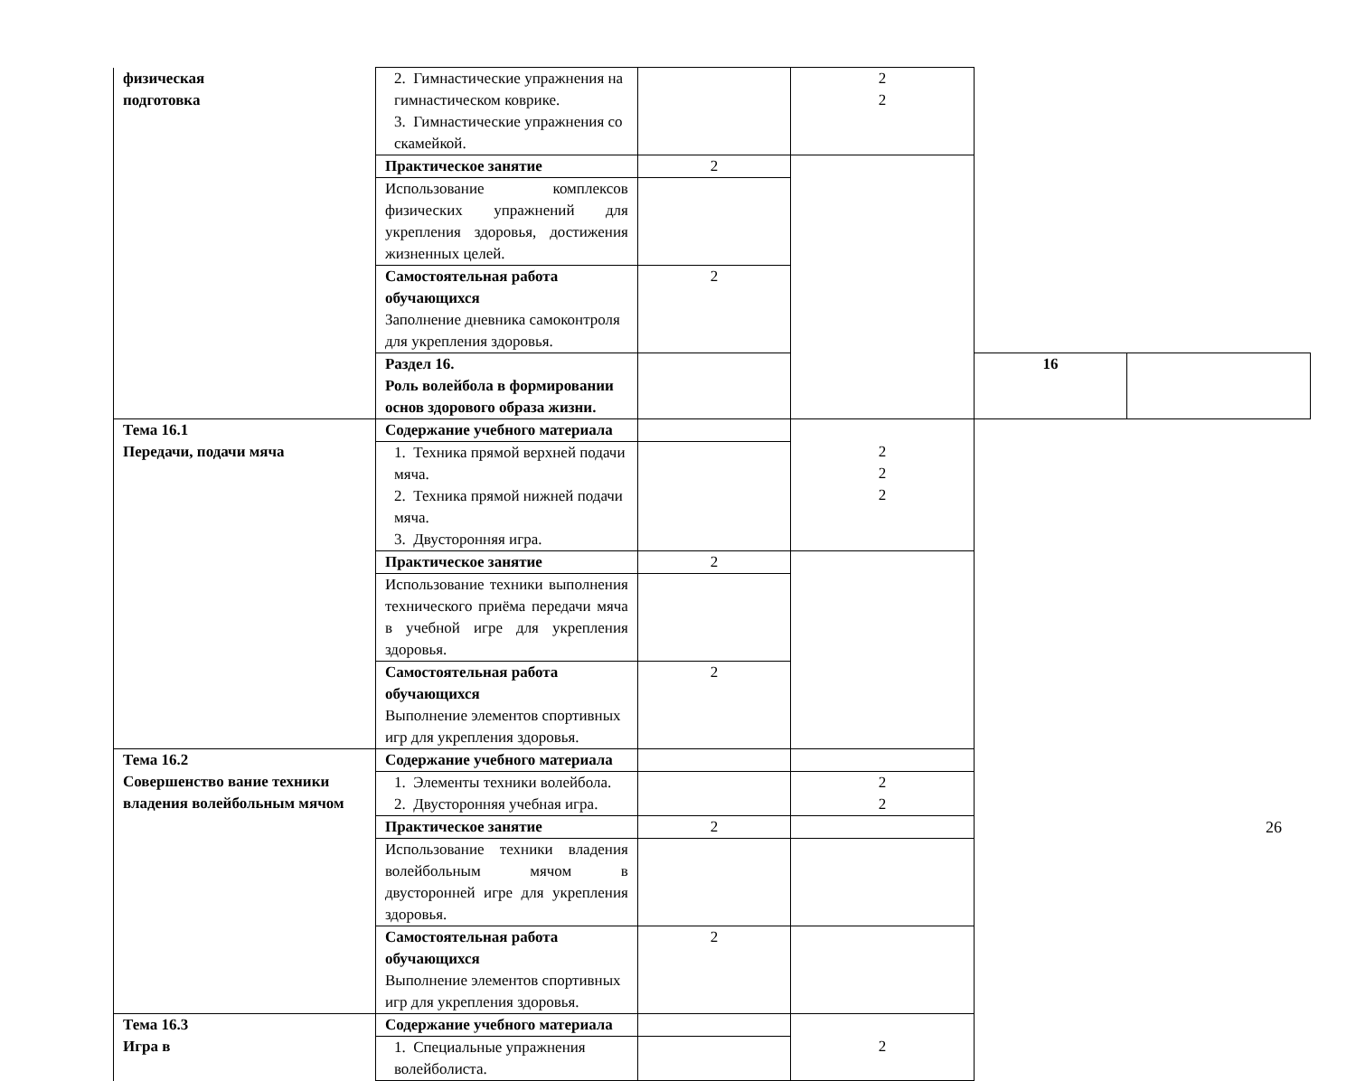| физическая подготовка | 2. Гимнастические упражнения на гимнастическом коврике. 3. Гимнастические упражнения со скамейкой. | | 2 2 | | |
| | Практическое занятие | 2 | | | |
| | Использование комплексов физических упражнений для укрепления здоровья, достижения жизненных целей. | | | | |
| | Самостоятельная работа обучающихся Заполнение дневника самоконтроля для укрепления здоровья. | 2 | | | |
| | Раздел 16. Роль волейбола в формировании основ здорового образа жизни. | | | 16 | |
| Тема 16.1 Передачи, подачи мяча | Содержание учебного материала | | 2 2 2 | | |
| | 1. Техника прямой верхней подачи мяча. 2. Техника прямой нижней подачи мяча. 3. Двусторонняя игра. | | | | |
| | Практическое занятие | 2 | | | |
| | Использование техники выполнения технического приёма передачи мяча в учебной игре для укрепления здоровья. | | | | |
| | Самостоятельная работа обучающихся Выполнение элементов спортивных игр для укрепления здоровья. | 2 | | | |
| Тема 16.2 Совершенство вание техники владения волейбольным мячом | Содержание учебного материала | | | | |
| | 1. Элементы техники волейбола. 2. Двусторонняя учебная игра. | | 2 2 | | |
| | Практическое занятие | 2 | | | |
| | Использование техники владения волейбольным мячом в двусторонней игре для укрепления здоровья. | | | | |
| | Самостоятельная работа обучающихся Выполнение элементов спортивных игр для укрепления здоровья. | 2 | | | |
| Тема 16.3 Игра в | Содержание учебного материала | | 2 | | |
| | 1. Специальные упражнения волейболиста. | | | | |
26